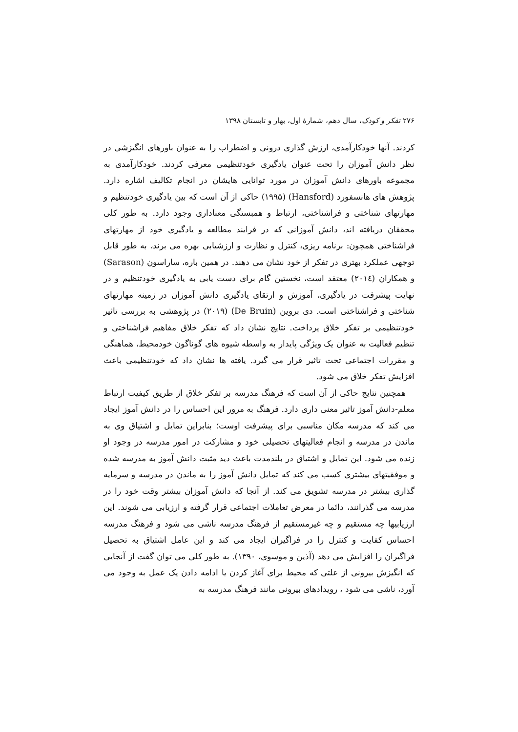۲۷۶ تفکر و کودک، سال دهم، شمارهٔ اول، بهار و تابستان ۱۳۹۸
کردند. آنها خودکارآمدی، ارزش گذاری درونی و اضطراب را به عنوان باورهای انگیزشی در نظر دانش آموزان را تحت عنوان یادگیری خودتنظیمی معرفی کردند. خودکارآمدی به مجموعه باورهای دانش آموزان در مورد توانایی هایشان در انجام تکالیف اشاره دارد. پژوهش های هانسفورد (Hansford) (۱۹۹۵) حاکی از آن است که بین یادگیری خودتنظیم و مهارتهای شناختی و فراشناختی، ارتباط و همبستگی معناداری وجود دارد. به طور کلی محققان دریافته اند، دانش آموزانی که در فرایند مطالعه و یادگیری خود از مهارتهای فراشناختی همچون: برنامه ریزی، کنترل و نظارت و ارزشیابی بهره می برند، به طور قابل توجهی عملکرد بهتری در تفکر از خود نشان می دهند. در همین باره، ساراسون (Sarason) و همکاران (۲۰۱٤) معتقد است، نخستین گام برای دست یابی به یادگیری خودتنظیم و در نهایت پیشرفت در یادگیری، آموزش و ارتقای یادگیری دانش آموزان در زمینه مهارتهای شناختی و فراشناختی است. دی بروین (De Bruin) (۲۰۱۹) در پژوهشی به بررسی تاثیر خودتنظیمی بر تفکر خلاق پرداخت. نتایج نشان داد که تفکر خلاق مفاهیم فراشناختی و تنظیم فعالیت به عنوان یک ویژگی پایدار به واسطه شیوه های گوناگون خودمحیط، هماهنگی و مقررات اجتماعی تحت تاثیر قرار می گیرد. یافته ها نشان داد که خودتنظیمی باعث افزایش تفکر خلاق می شود.
همچنین نتایج حاکی از آن است که فرهنگ مدرسه بر تفکر خلاق از طریق کیفیت ارتباط معلم-دانش آموز تاثیر معنی داری دارد. فرهنگ به مرور این احساس را در دانش آموز ایجاد می کند که مدرسه مکان مناسبی برای پیشرفت اوست؛ بنابراین تمایل و اشتیاق وی به ماندن در مدرسه و انجام فعالیتهای تحصیلی خود و مشارکت در امور مدرسه در وجود او زنده می شود. این تمایل و اشتیاق در بلندمدت باعث دید مثبت دانش آموز به مدرسه شده و موفقیتهای بیشتری کسب می کند که تمایل دانش آموز را به ماندن در مدرسه و سرمایه گذاری بیشتر در مدرسه تشویق می کند. از آنجا که دانش آموزان بیشتر وقت خود را در مدرسه می گذرانند، دائما در معرض تعاملات اجتماعی قرار گرفته و ارزیابی می شوند. این ارزیابیها چه مستقیم و چه غیرمستقیم از فرهنگ مدرسه ناشی می شود و فرهنگ مدرسه احساس کفایت و کنترل را در فراگیران ایجاد می کند و این عامل اشتیاق به تحصیل فراگیران را افزایش می دهد (آذین و موسوی، ۱۳۹۰). به طور کلی می توان گفت از آنجایی که انگیزش بیرونی از علتی که محیط برای آغاز کردن یا ادامه دادن یک عمل به وجود می آورد، ناشی می شود ، رویدادهای بیرونی مانند فرهنگ مدرسه به